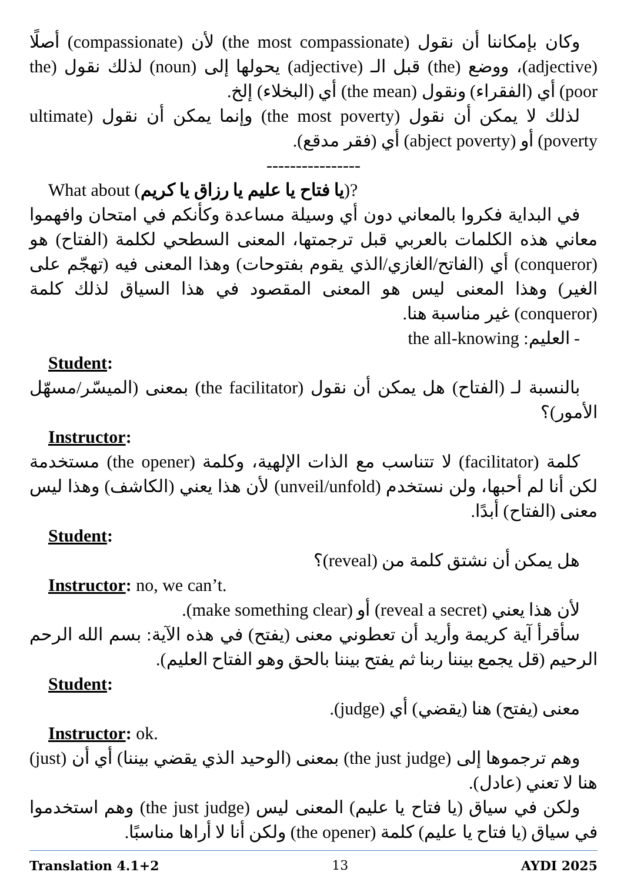وكان بإمكاننا أن نقول (the most compassionate) لأن (compassionate) أصلًا (adjective)، ووضع (the) قبل الـ (adjective) يحولها إلى (noun) لذلك نقول (the poor) أي (الفقراء) ونقول (the mean) أي (البخلاء) إلخ.
لذلك لا يمكن أن نقول (the most poverty) وإنما يمكن أن نقول (ultimate poverty) أو (abject poverty) أي (فقر مدقع).
----------------
What about (يا فتاح يا عليم يا رزاق يا كريم)?
في البداية فكروا بالمعاني دون أي وسيلة مساعدة وكأنكم في امتحان وافهموا معاني هذه الكلمات بالعربي قبل ترجمتها، المعنى السطحي لكلمة (الفتاح) هو (conqueror) أي (الفاتح/الغازي/الذي يقوم بفتوحات) وهذا المعنى فيه (تهجّم على الغير) وهذا المعنى ليس هو المعنى المقصود في هذا السياق لذلك كلمة (conqueror) غير مناسبة هنا.
- العليم: the all-knowing
Student:
بالنسبة لـ (الفتاح) هل يمكن أن نقول (the facilitator) بمعنى (الميسّر/مسهّل الأمور)؟
Instructor:
كلمة (facilitator) لا تتناسب مع الذات الإلهية، وكلمة (the opener) مستخدمة لكن أنا لم أحبها، ولن نستخدم (unveil/unfold) لأن هذا يعني (الكاشف) وهذا ليس معنى (الفتاح) أبدًا.
Student:
هل يمكن أن نشتق كلمة من (reveal)؟
Instructor: no, we can’t.
لأن هذا يعني (reveal a secret) أو (make something clear).
سأقرأ آية كريمة وأريد أن تعطوني معنى (يفتح) في هذه الآية: بسم الله الرحم الرحيم (قل يجمع بيننا ربنا ثم يفتح بيننا بالحق وهو الفتاح العليم).
Student:
معنى (يفتح) هنا (يقضي) أي (judge).
Instructor: ok.
وهم ترجموها إلى (the just judge) بمعنى (الوحيد الذي يقضي بيننا) أي أن (just) هنا لا تعني (عادل).
ولكن في سياق (يا فتاح يا عليم) المعنى ليس (the just judge) وهم استخدموا في سياق (يا فتاح يا عليم) كلمة (the opener) ولكن أنا لا أراها مناسبًا.
Translation 4.1+2 13 AYDI 2025